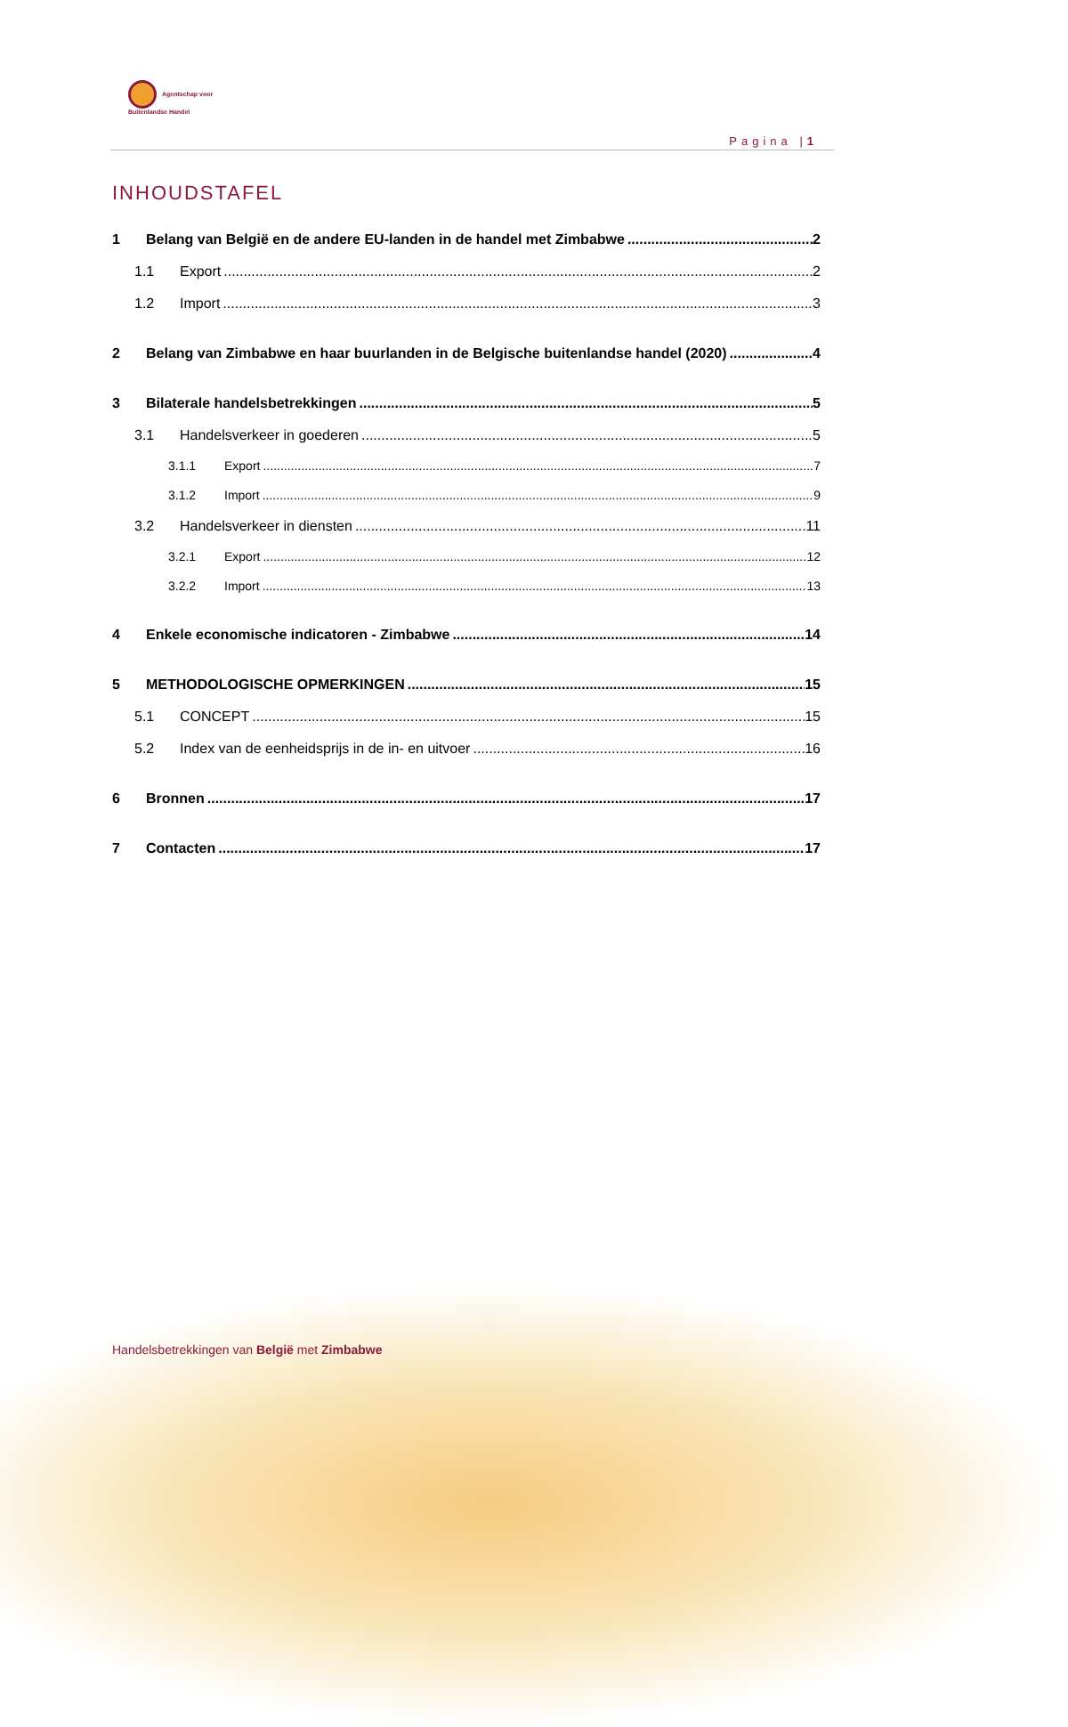Agentschap voor
Buitenlandse Handel
Pagina |1
INHOUDSTAFEL
1 Belang van België en de andere EU-landen in de handel met Zimbabwe 2
1.1 Export 2
1.2 Import 3
2 Belang van Zimbabwe en haar buurlanden in de Belgische buitenlandse handel (2020) 4
3 Bilaterale handelsbetrekkingen 5
3.1 Handelsverkeer in goederen 5
3.1.1 Export 7
3.1.2 Import 9
3.2 Handelsverkeer in diensten 11
3.2.1 Export 12
3.2.2 Import 13
4 Enkele economische indicatoren - Zimbabwe 14
5 METHODOLOGISCHE OPMERKINGEN 15
5.1 CONCEPT 15
5.2 Index van de eenheidsprijs in de in- en uitvoer 16
6 Bronnen 17
7 Contacten 17
Handelsbetrekkingen van België met Zimbabwe